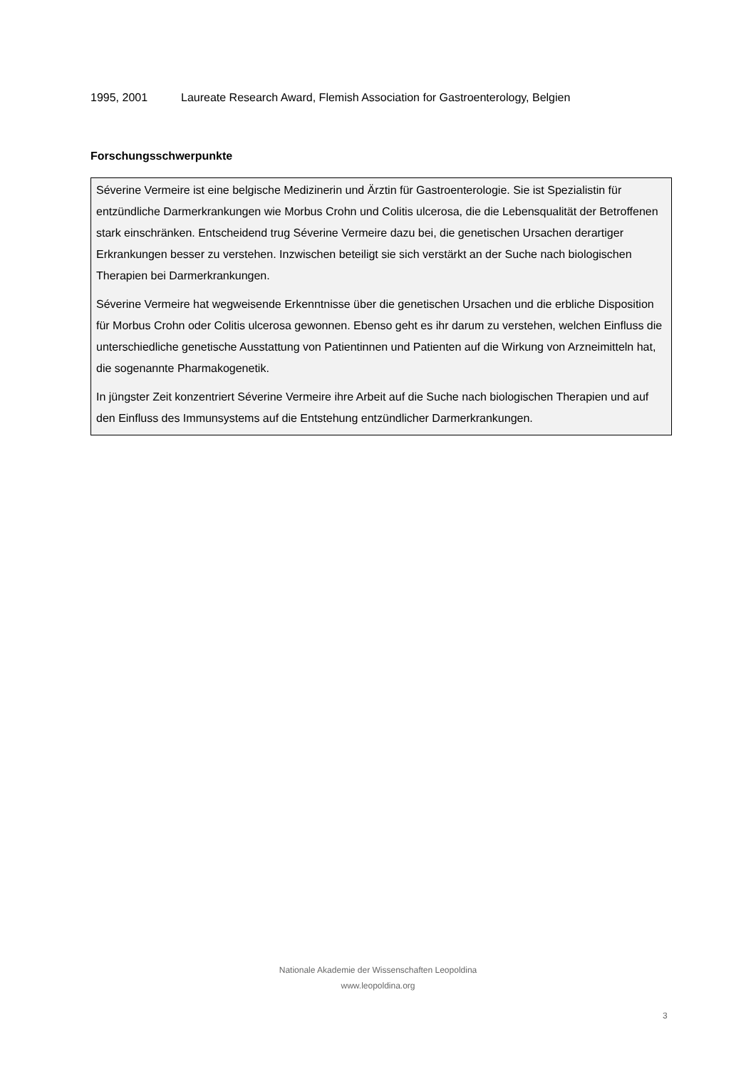1995, 2001 Laureate Research Award, Flemish Association for Gastroenterology, Belgien
Forschungsschwerpunkte
Séverine Vermeire ist eine belgische Medizinerin und Ärztin für Gastroenterologie. Sie ist Spezialistin für entzündliche Darmerkrankungen wie Morbus Crohn und Colitis ulcerosa, die die Lebensqualität der Betroffenen stark einschränken. Entscheidend trug Séverine Vermeire dazu bei, die genetischen Ursachen derartiger Erkrankungen besser zu verstehen. Inzwischen beteiligt sie sich verstärkt an der Suche nach biologischen Therapien bei Darmerkrankungen.
Séverine Vermeire hat wegweisende Erkenntnisse über die genetischen Ursachen und die erbliche Disposition für Morbus Crohn oder Colitis ulcerosa gewonnen. Ebenso geht es ihr darum zu verstehen, welchen Einfluss die unterschiedliche genetische Ausstattung von Patientinnen und Patienten auf die Wirkung von Arzneimitteln hat, die sogenannte Pharmakogenetik.
In jüngster Zeit konzentriert Séverine Vermeire ihre Arbeit auf die Suche nach biologischen Therapien und auf den Einfluss des Immunsystems auf die Entstehung entzündlicher Darmerkrankungen.
Nationale Akademie der Wissenschaften Leopoldina
www.leopoldina.org
3